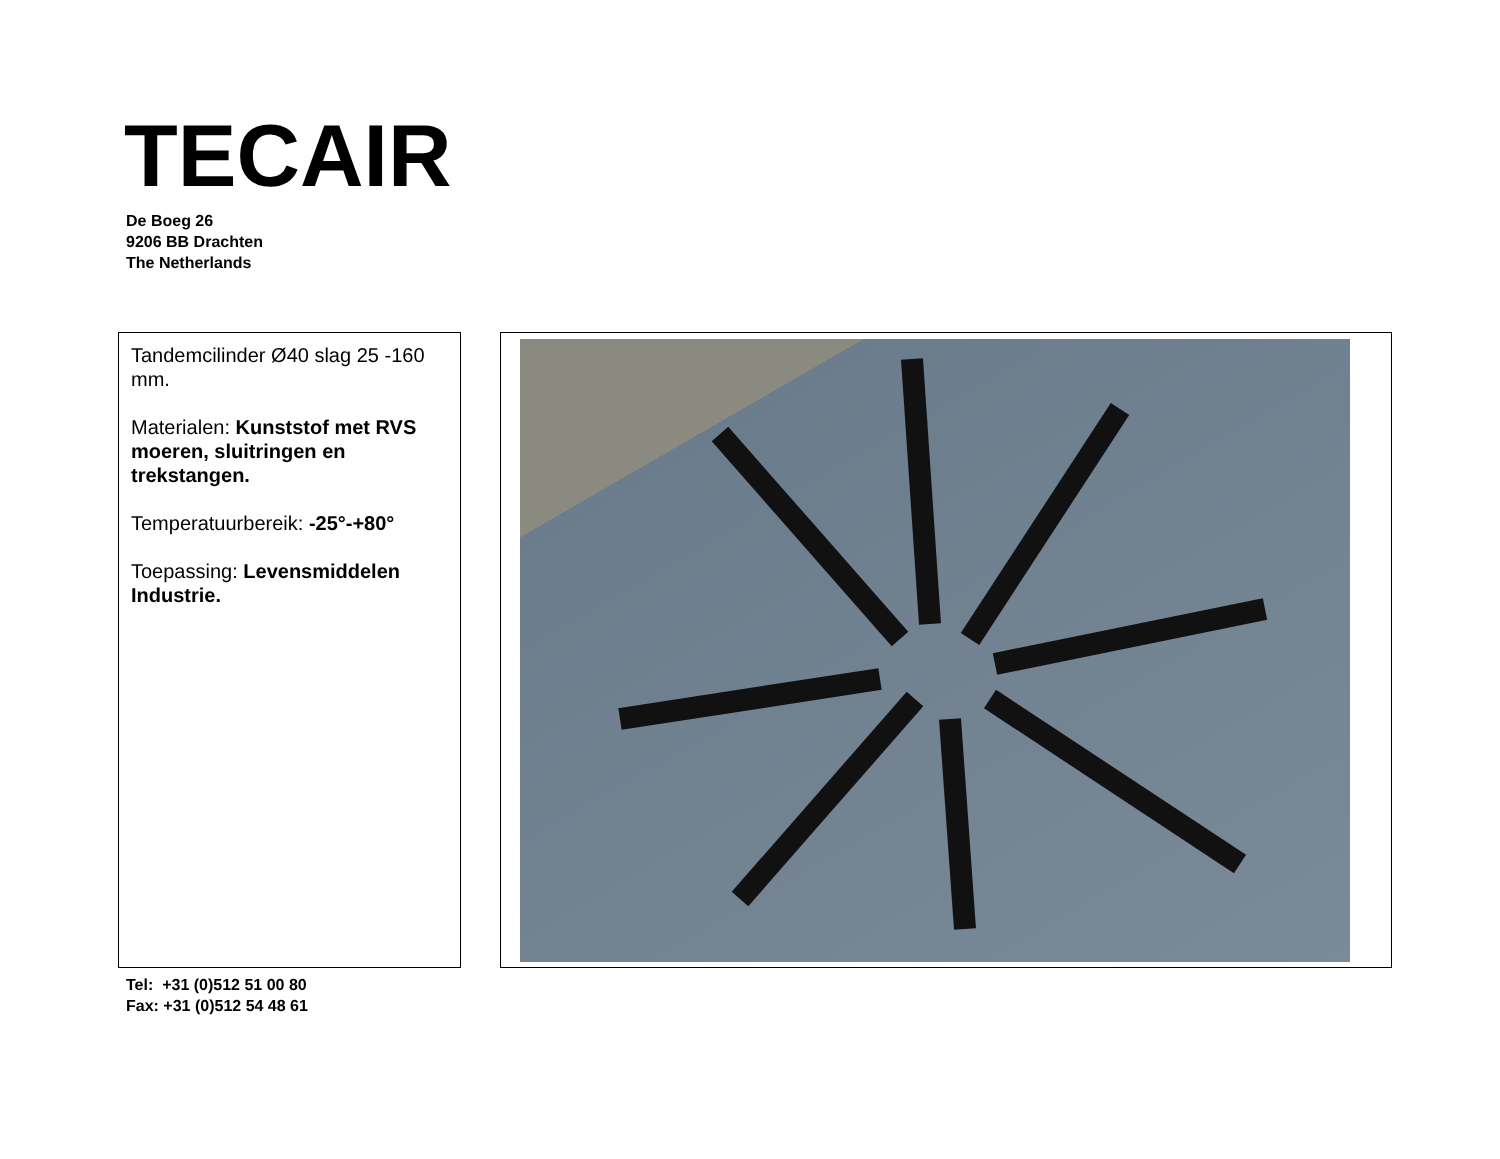TECAIR
De Boeg 26
9206 BB Drachten
The Netherlands
Tandemcilinder Ø40 slag 25 -160 mm.
Materialen: Kunststof met RVS moeren, sluitringen en trekstangen.
Temperatuurbereik: -25°-+80°
Toepassing: Levensmiddelen Industrie.
Tel: +31 (0)512 51 00 80
Fax: +31 (0)512 54 48 61